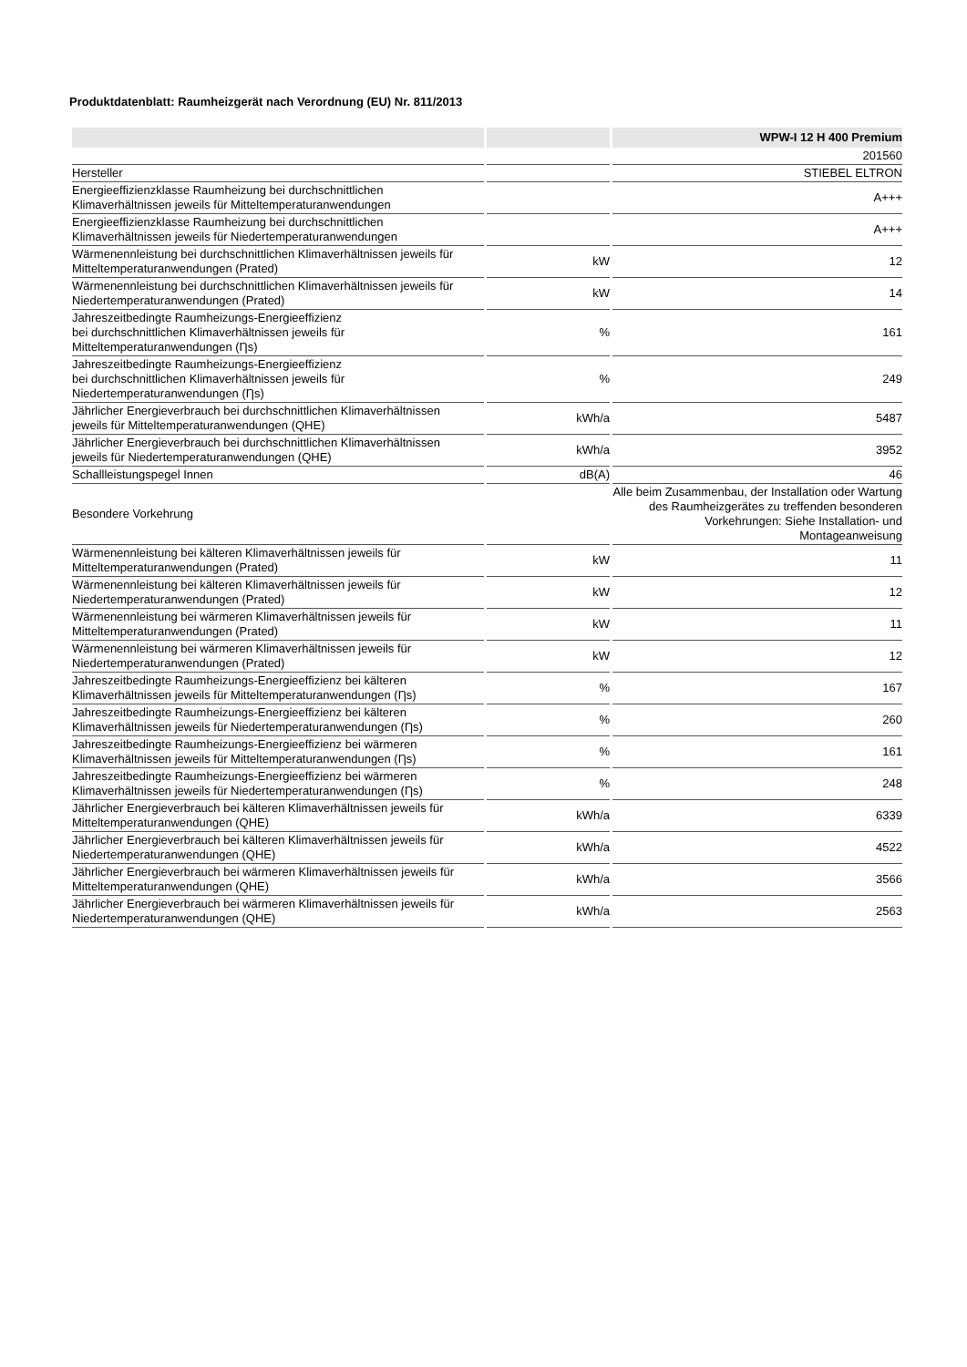Produktdatenblatt: Raumheizgerät nach Verordnung (EU) Nr. 811/2013
| | | WPW-I 12 H 400 Premium |
| --- | --- | --- |
| | | 201560 |
| Hersteller | | STIEBEL ELTRON |
| Energieeffizienzklasse Raumheizung bei durchschnittlichen Klimaverhältnissen jeweils für Mitteltemperaturanwendungen | | A+++ |
| Energieeffizienzklasse Raumheizung bei durchschnittlichen Klimaverhältnissen jeweils für Niedertemperaturanwendungen | | A+++ |
| Wärmenennleistung bei durchschnittlichen Klimaverhältnissen jeweils für Mitteltemperaturanwendungen (Prated) | kW | 12 |
| Wärmenennleistung bei durchschnittlichen Klimaverhältnissen jeweils für Niedertemperaturanwendungen (Prated) | kW | 14 |
| Jahreszeitbedingte Raumheizungs-Energieeffizienz bei durchschnittlichen Klimaverhältnissen jeweils für Mitteltemperaturanwendungen (Ƞs) | % | 161 |
| Jahreszeitbedingte Raumheizungs-Energieeffizienz bei durchschnittlichen Klimaverhältnissen jeweils für Niedertemperaturanwendungen (Ƞs) | % | 249 |
| Jährlicher Energieverbrauch bei durchschnittlichen Klimaverhältnissen jeweils für Mitteltemperaturanwendungen (QHE) | kWh/a | 5487 |
| Jährlicher Energieverbrauch bei durchschnittlichen Klimaverhältnissen jeweils für Niedertemperaturanwendungen (QHE) | kWh/a | 3952 |
| Schallleistungspegel Innen | dB(A) | 46 |
| Besondere Vorkehrung | | Alle beim Zusammenbau, der Installation oder Wartung des Raumheizgerätes zu treffenden besonderen Vorkehrungen: Siehe Installation- und Montageanweisung |
| Wärmenennleistung bei kälteren Klimaverhältnissen jeweils für Mitteltemperaturanwendungen (Prated) | kW | 11 |
| Wärmenennleistung bei kälteren Klimaverhältnissen jeweils für Niedertemperaturanwendungen (Prated) | kW | 12 |
| Wärmenennleistung bei wärmeren Klimaverhältnissen jeweils für Mitteltemperaturanwendungen (Prated) | kW | 11 |
| Wärmenennleistung bei wärmeren Klimaverhältnissen jeweils für Niedertemperaturanwendungen (Prated) | kW | 12 |
| Jahreszeitbedingte Raumheizungs-Energieeffizienz bei kälteren Klimaverhältnissen jeweils für Mitteltemperaturanwendungen (Ƞs) | % | 167 |
| Jahreszeitbedingte Raumheizungs-Energieeffizienz bei kälteren Klimaverhältnissen jeweils für Niedertemperaturanwendungen (Ƞs) | % | 260 |
| Jahreszeitbedingte Raumheizungs-Energieeffizienz bei wärmeren Klimaverhältnissen jeweils für Mitteltemperaturanwendungen (Ƞs) | % | 161 |
| Jahreszeitbedingte Raumheizungs-Energieeffizienz bei wärmeren Klimaverhältnissen jeweils für Niedertemperaturanwendungen (Ƞs) | % | 248 |
| Jährlicher Energieverbrauch bei kälteren Klimaverhältnissen jeweils für Mitteltemperaturanwendungen (QHE) | kWh/a | 6339 |
| Jährlicher Energieverbrauch bei kälteren Klimaverhältnissen jeweils für Niedertemperaturanwendungen (QHE) | kWh/a | 4522 |
| Jährlicher Energieverbrauch bei wärmeren Klimaverhältnissen jeweils für Mitteltemperaturanwendungen (QHE) | kWh/a | 3566 |
| Jährlicher Energieverbrauch bei wärmeren Klimaverhältnissen jeweils für Niedertemperaturanwendungen (QHE) | kWh/a | 2563 |